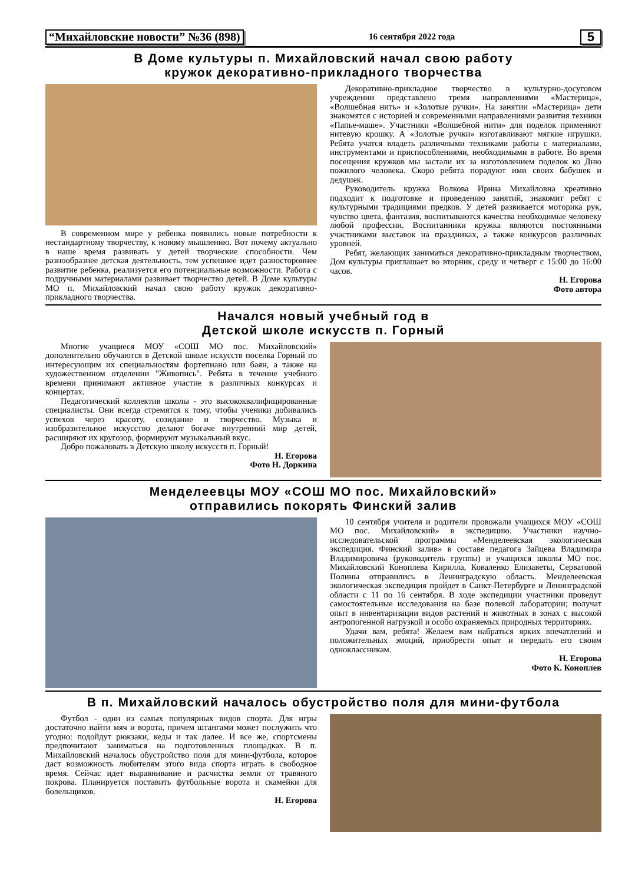“Михайловские новости” №36 (898) 16 сентября 2022 года 5
В Доме культуры п. Михайловский начал свою работу
кружок декоративно-прикладного творчества
В современном мире у ребенка появились новые потребности к нестандартному творчеству, к новому мышлению. Вот почему актуально в наше время развивать у детей творческие способности. Чем разнообразнее детская деятельность, тем успешнее идет разностороннее развитие ребенка, реализуется его потенциальные возможности. Работа с подручными материалами развивает творчество детей. В Доме культуры МО п. Михайловский начал свою работу кружок декоративно-прикладного творчества.
Декоративно-прикладное творчество в культурно-досуговом учреждении представлено тремя направлениями «Мастерица», «Волшебная нить» и «Золотые ручки». На занятии «Мастерица» дети знакомятся с историей и современными направлениями развития техники «Папье-маше». Участники «Волшебной нити» для поделок применяют нитевую крошку. А «Золотые ручки» изготавливают мягкие игрушки. Ребята учатся владеть различными техниками работы с материалами, инструментами и приспособлениями, необходимыми в работе. Во время посещения кружков мы застали их за изготовлением поделок ко Дню пожилого человека. Скоро ребята порадуют ими своих бабушек и дедушек.
Руководитель кружка Волкова Ирина Михайловна креативно подходит к подготовке и проведению занятий, знакомит ребят с культурными традициями предков. У детей развивается моторика рук, чувство цвета, фантазия, воспитываются качества необходимые человеку любой профессии. Воспитанники кружка являются постоянными участниками выставок на праздниках, а также конкурсов различных уровней.
Ребят, желающих заниматься декоративно-прикладным творчеством, Дом культуры приглашает во вторник, среду и четверг с 15:00 до 16:00 часов.
Н. Егорова
Фото автора
Начался новый учебный год в
Детской школе искусств п. Горный
Многие учащиеся МОУ «СОШ МО пос. Михайловский» дополнительно обучаются в Детской школе искусств поселка Горный по интересующим их специальностям фортепиано или баян, а также на художественном отделении "Живопись". Ребята в течение учебного времени принимают активное участие в различных конкурсах и концертах.
Педагогический коллектив школы - это высококвалифицированные специалисты. Они всегда стремятся к тому, чтобы ученики добивались успехов через красоту, созидание и творчество. Музыка и изобразительное искусство делают богаче внутренний мир детей, расширяют их кругозор, формируют музыкальный вкус.
Добро пожаловать в Детскую школу искусств п. Горный!
Н. Егорова
Фото Н. Доркина
Менделеевцы МОУ «СОШ МО пос. Михайловский»
отправились покорять Финский залив
10 сентября учителя и родители провожали учащихся МОУ «СОШ МО пос. Михайловский» в экспедицию. Участники научно-исследовательской программы «Менделеевская экологическая экспедиция. Финский залив» в составе педагога Зайцева Владимира Владимировича (руководитель группы) и учащихся школы МО пос. Михайловский Коноплева Кирилла, Коваленко Елизаветы, Серватовой Полины отправились в Ленинградскую область. Менделеевская экологическая экспедиция пройдет в Санкт-Петербурге и Ленинградской области с 11 по 16 сентября. В ходе экспедиции участники проведут самостоятельные исследования на базе полевой лаборатории; получат опыт в инвентаризации видов растений и животных в зонах с высокой антропогенной нагрузкой и особо охраняемых природных территориях.
Удачи вам, ребята! Желаем вам набраться ярких впечатлений и положительных эмоций, приобрести опыт и передать его своим одноклассникам.
Н. Егорова
Фото К. Коноплев
В п. Михайловский началось обустройство поля для мини-футбола
Футбол - один из самых популярных видов спорта. Для игры достаточно найти мяч и ворота, причем штангами может послужить что угодно: подойдут рюкзаки, кеды и так далее. И все же, спортсмены предпочитают заниматься на подготовленных площадках. В п. Михайловский началось обустройство поля для мини-футбола, которое даст возможность любителям этого вида спорта играть в свободное время. Сейчас идет выравнивание и расчистка земли от травяного покрова. Планируется поставить футбольные ворота и скамейки для болельщиков.
Н. Егорова